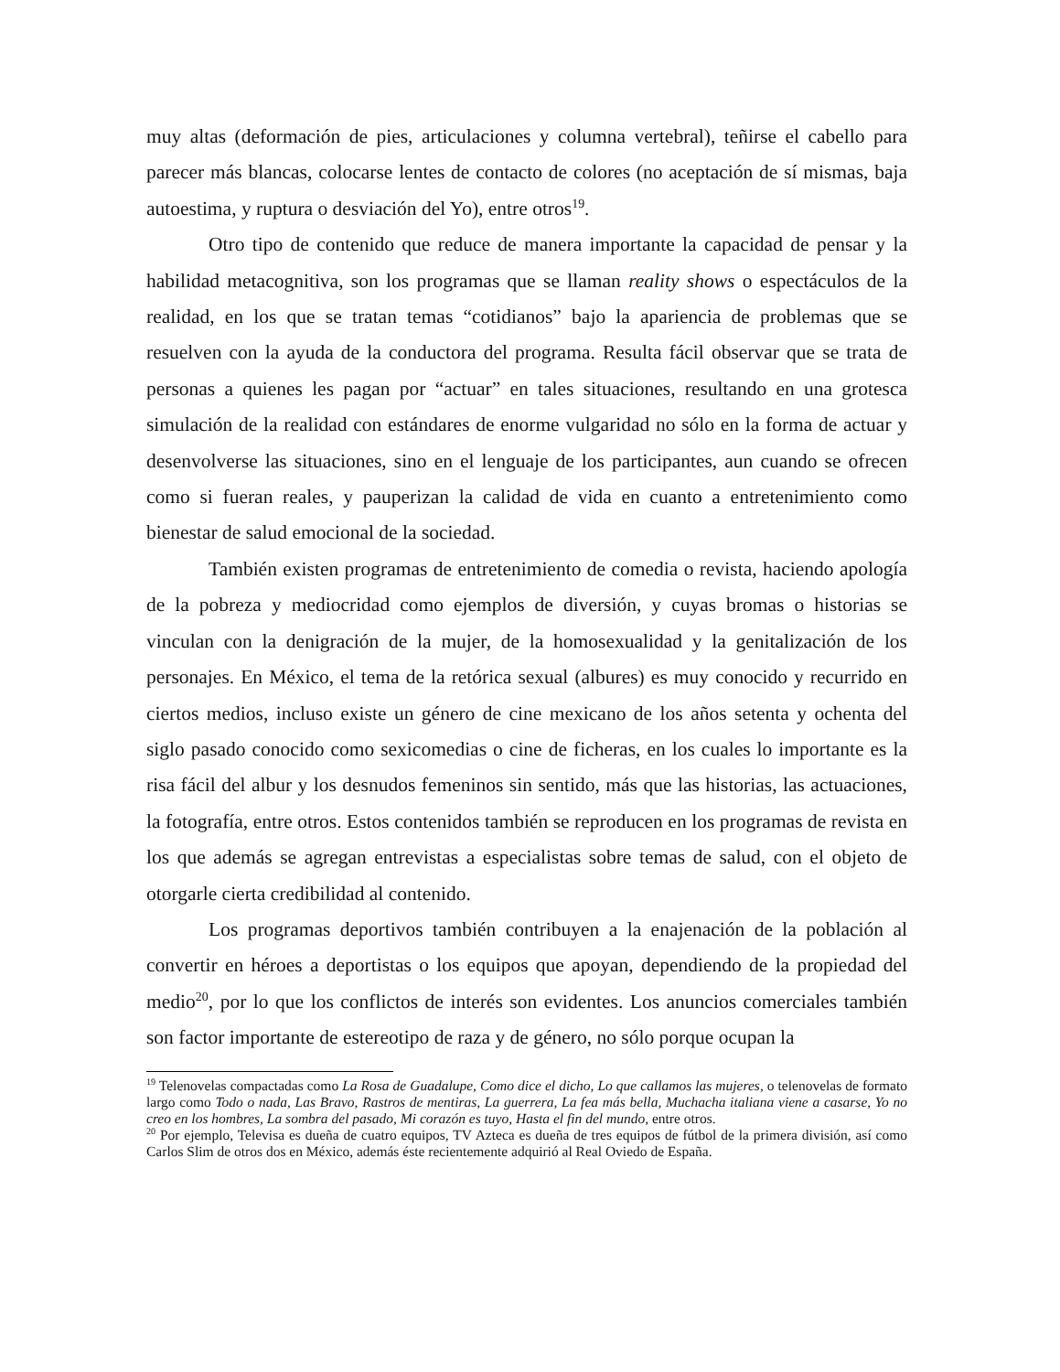muy altas (deformación de pies, articulaciones y columna vertebral), teñirse el cabello para parecer más blancas, colocarse lentes de contacto de colores (no aceptación de sí mismas, baja autoestima, y ruptura o desviación del Yo), entre otros<sup>19</sup>.
Otro tipo de contenido que reduce de manera importante la capacidad de pensar y la habilidad metacognitiva, son los programas que se llaman reality shows o espectáculos de la realidad, en los que se tratan temas “cotidianos” bajo la apariencia de problemas que se resuelven con la ayuda de la conductora del programa. Resulta fácil observar que se trata de personas a quienes les pagan por “actuar” en tales situaciones, resultando en una grotesca simulación de la realidad con estándares de enorme vulgaridad no sólo en la forma de actuar y desenvolverse las situaciones, sino en el lenguaje de los participantes, aun cuando se ofrecen como si fueran reales, y pauperizan la calidad de vida en cuanto a entretenimiento como bienestar de salud emocional de la sociedad.
También existen programas de entretenimiento de comedia o revista, haciendo apología de la pobreza y mediocridad como ejemplos de diversión, y cuyas bromas o historias se vinculan con la denigración de la mujer, de la homosexualidad y la genitalización de los personajes. En México, el tema de la retórica sexual (albures) es muy conocido y recurrido en ciertos medios, incluso existe un género de cine mexicano de los años setenta y ochenta del siglo pasado conocido como sexicomedias o cine de ficheras, en los cuales lo importante es la risa fácil del albur y los desnudos femeninos sin sentido, más que las historias, las actuaciones, la fotografía, entre otros. Estos contenidos también se reproducen en los programas de revista en los que además se agregan entrevistas a especialistas sobre temas de salud, con el objeto de otorgarle cierta credibilidad al contenido.
Los programas deportivos también contribuyen a la enajenación de la población al convertir en héroes a deportistas o los equipos que apoyan, dependiendo de la propiedad del medio<sup>20</sup>, por lo que los conflictos de interés son evidentes. Los anuncios comerciales también son factor importante de estereotipo de raza y de género, no sólo porque ocupan la
<sup>19</sup> Telenovelas compactadas como La Rosa de Guadalupe, Como dice el dicho, Lo que callamos las mujeres, o telenovelas de formato largo como Todo o nada, Las Bravo, Rastros de mentiras, La guerrera, La fea más bella, Muchacha italiana viene a casarse, Yo no creo en los hombres, La sombra del pasado, Mi corazón es tuyo, Hasta el fin del mundo, entre otros.
<sup>20</sup> Por ejemplo, Televisa es dueña de cuatro equipos, TV Azteca es dueña de tres equipos de fútbol de la primera división, así como Carlos Slim de otros dos en México, además éste recientemente adquirió al Real Oviedo de España.